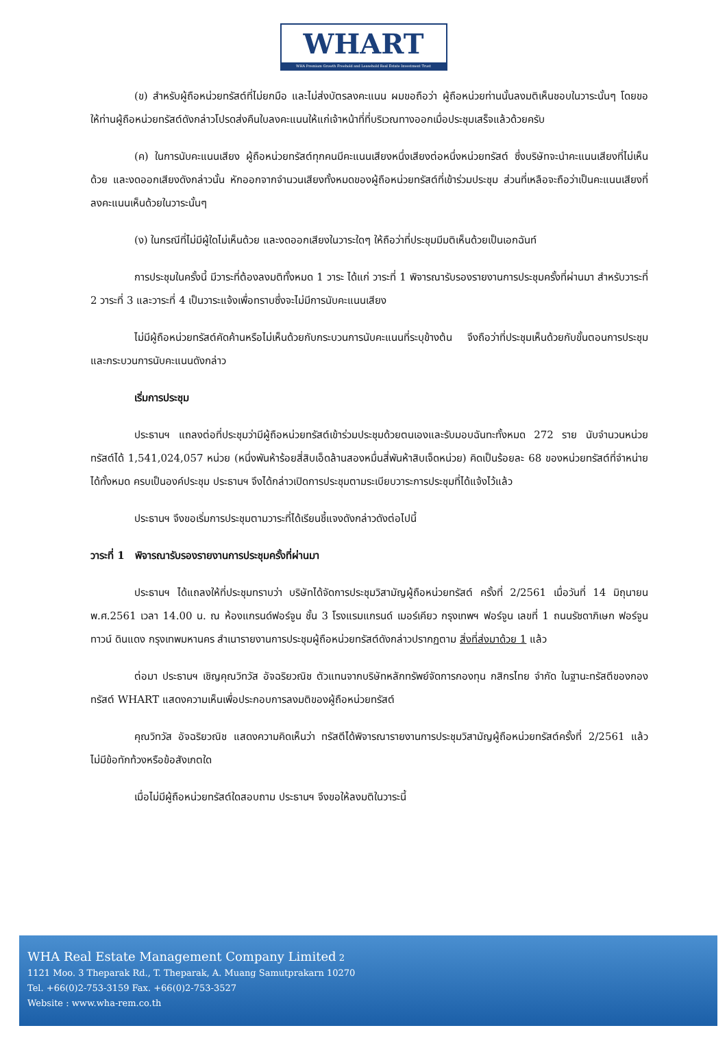WHART
WHA Premium Growth Freehold and Leasehold Real Estate Investment Trust
(ข) สำหรับผู้ถือหน่วยทรัสต์ที่ไม่ยกมือ และไม่ส่งบัตรลงคะแนน ผมขอถือว่า ผู้ถือหน่วยท่านนั้นลงมติเห็นชอบในวาระนั้นๆ โดยขอให้ท่านผู้ถือหน่วยทรัสต์ดังกล่าวโปรดส่งคืนใบลงคะแนนให้แก่เจ้าหน้าที่ที่บริเวณทางออกเมื่อประชุมเสร็จแล้วด้วยครับ
(ค) ในการนับคะแนนเสียง ผู้ถือหน่วยทรัสต์ทุกคนมีคะแนนเสียงหนึ่งเสียงต่อหนึ่งหน่วยทรัสต์ ซึ่งบริษัทจะนำคะแนนเสียงที่ไม่เห็นด้วย และงดออกเสียงดังกล่าวนั้น หักออกจากจำนวนเสียงทั้งหมดของผู้ถือหน่วยทรัสต์ที่เข้าร่วมประชุม ส่วนที่เหลือจะถือว่าเป็นคะแนนเสียงที่ลงคะแนนเห็นด้วยในวาระนั้นๆ
(ง) ในกรณีที่ไม่มีผู้ใดไม่เห็นด้วย และงดออกเสียงในวาระใดๆ ให้ถือว่าที่ประชุมมีมติเห็นด้วยเป็นเอกฉันท์
การประชุมในครั้งนี้ มีวาระที่ต้องลงมติทั้งหมด 1 วาระ ได้แก่ วาระที่ 1 พิจารณารับรองรายงานการประชุมครั้งที่ผ่านมา สำหรับวาระที่ 2 วาระที่ 3 และวาระที่ 4 เป็นวาระแจ้งเพื่อทราบซึ่งจะไม่มีการนับคะแนนเสียง
ไม่มีผู้ถือหน่วยทรัสต์คัดค้านหรือไม่เห็นด้วยกับกระบวนการนับคะแนนที่ระบุข้างต้น จึงถือว่าที่ประชุมเห็นด้วยกับขั้นตอนการประชุมและกระบวนการนับคะแนนดังกล่าว
เริ่มการประชุม
ประธานฯ แถลงต่อที่ประชุมว่ามีผู้ถือหน่วยทรัสต์เข้าร่วมประชุมด้วยตนเองและรับมอบฉันทะทั้งหมด 272 ราย นับจำนวนหน่วยทรัสต์ได้ 1,541,024,057 หน่วย (หนึ่งพันห้าร้อยสี่สิบเอ็ดล้านสองหมื่นสี่พันห้าสิบเจ็ดหน่วย) คิดเป็นร้อยละ 68 ของหน่วยทรัสต์ที่จำหน่ายได้ทั้งหมด ครบเป็นองค์ประชุม ประธานฯ จึงได้กล่าวเปิดการประชุมตามระเบียบวาระการประชุมที่ได้แจ้งไว้แล้ว
ประธานฯ จึงขอเริ่มการประชุมตามวาระที่ได้เรียนชี้แจงดังกล่าวดังต่อไปนี้
วาระที่ 1 พิจารณารับรองรายงานการประชุมครั้งที่ผ่านมา
ประธานฯ ได้แถลงให้ที่ประชุมทราบว่า บริษัทได้จัดการประชุมวิสามัญผู้ถือหน่วยทรัสต์ ครั้งที่ 2/2561 เมื่อวันที่ 14 มิถุนายน พ.ศ.2561 เวลา 14.00 น. ณ ห้องแกรนด์ฟอร์จูน ชั้น 3 โรงแรมแกรนด์ เมอร์เคียว กรุงเทพฯ ฟอร์จูน เลขที่ 1 ถนนรัชดาภิเษก ฟอร์จูน ทาวน์ ดินแดง กรุงเทพมหานคร สำเนารายงานการประชุมผู้ถือหน่วยทรัสต์ดังกล่าวปรากฏตาม สิ่งที่ส่งมาด้วย 1 แล้ว
ต่อมา ประธานฯ เชิญคุณวิทวัส อัจฉริยวณิช ตัวแทนจากบริษัทหลักทรัพย์จัดการกองทุน กสิกรไทย จำกัด ในฐานะทรัสตีของกองทรัสต์ WHART แสดงความเห็นเพื่อประกอบการลงมติของผู้ถือหน่วยทรัสต์
คุณวิทวัส อัจฉริยวณิช แสดงความคิดเห็นว่า ทรัสตีได้พิจารณารายงานการประชุมวิสามัญผู้ถือหน่วยทรัสต์ครั้งที่ 2/2561 แล้ว ไม่มีข้อทักท้วงหรือข้อสังเกตใด
เมื่อไม่มีผู้ถือหน่วยทรัสต์ใดสอบถาม ประธานฯ จึงขอให้ลงมติในวาระนี้
WHA Real Estate Management Company Limited 2
1121 Moo. 3 Theparak Rd., T. Theparak, A. Muang Samutprakarn 10270
Tel. +66(0)2-753-3159 Fax. +66(0)2-753-3527
Website : www.wha-rem.co.th